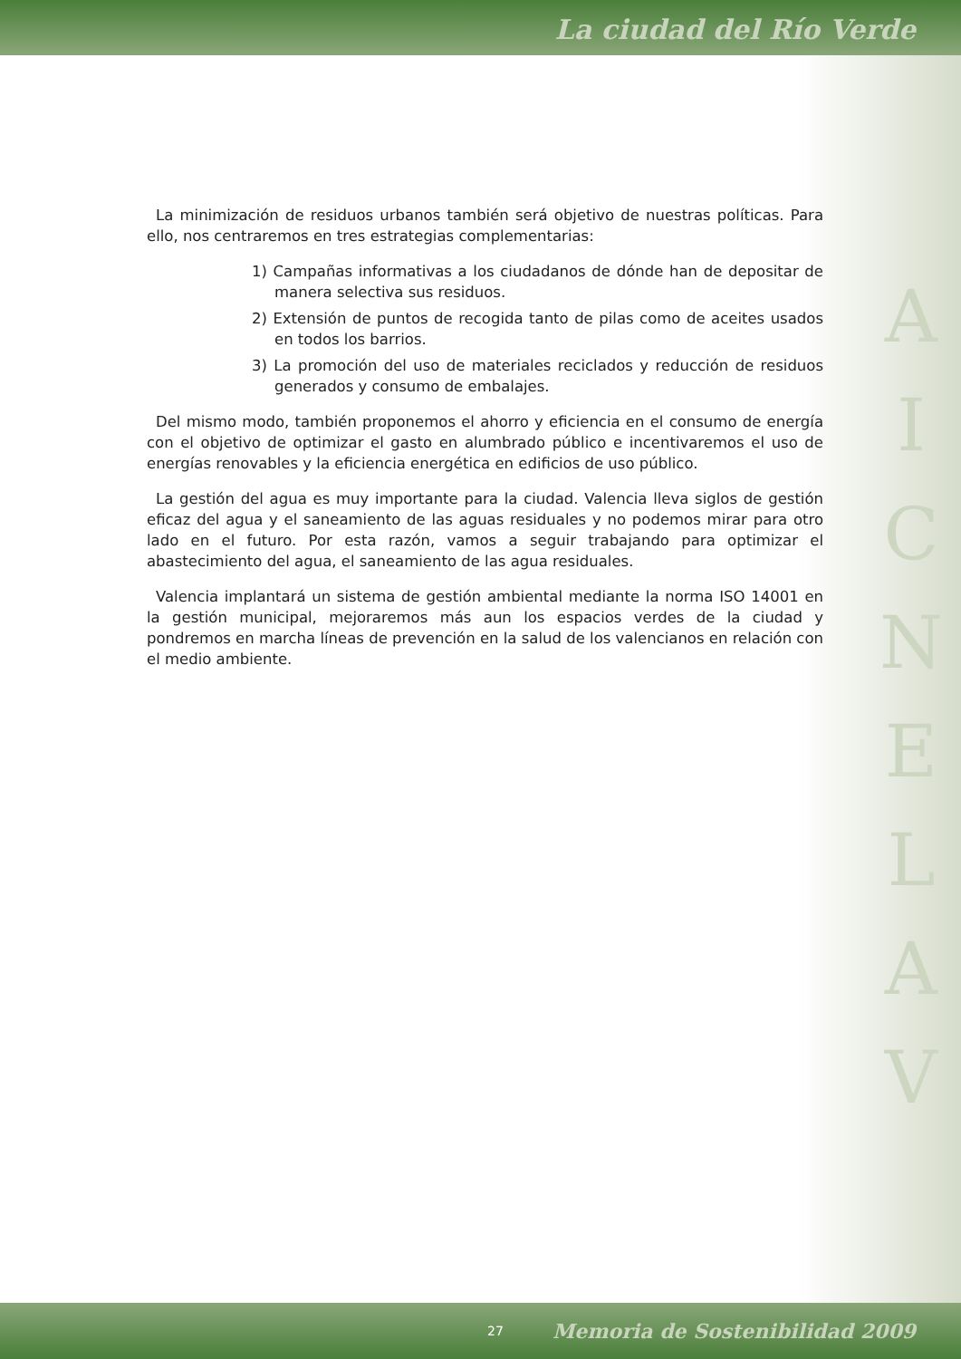La ciudad del Río Verde
La minimización de residuos urbanos también será objetivo de nuestras políticas. Para ello, nos centraremos en tres estrategias complementarias:
1) Campañas informativas a los ciudadanos de dónde han de depositar de manera selectiva sus residuos.
2) Extensión de puntos de recogida tanto de pilas como de aceites usados en todos los barrios.
3) La promoción del uso de materiales reciclados y reducción de residuos generados y consumo de embalajes.
Del mismo modo, también proponemos el ahorro y eficiencia en el consumo de energía con el objetivo de optimizar el gasto en alumbrado público e incentivaremos el uso de energías renovables y la eficiencia energética en edificios de uso público.
La gestión del agua es muy importante para la ciudad. Valencia lleva siglos de gestión eficaz del agua y el saneamiento de las aguas residuales y no podemos mirar para otro lado en el futuro. Por esta razón, vamos a seguir trabajando para optimizar el abastecimiento del agua, el saneamiento de las agua residuales.
Valencia implantará un sistema de gestión ambiental mediante la norma ISO 14001 en la gestión municipal, mejoraremos más aun los espacios verdes de la ciudad y pondremos en marcha líneas de prevención en la salud de los valencianos en relación con el medio ambiente.
A
I
C
N
E
L
A
V
27 Memoria de Sostenibilidad 2009